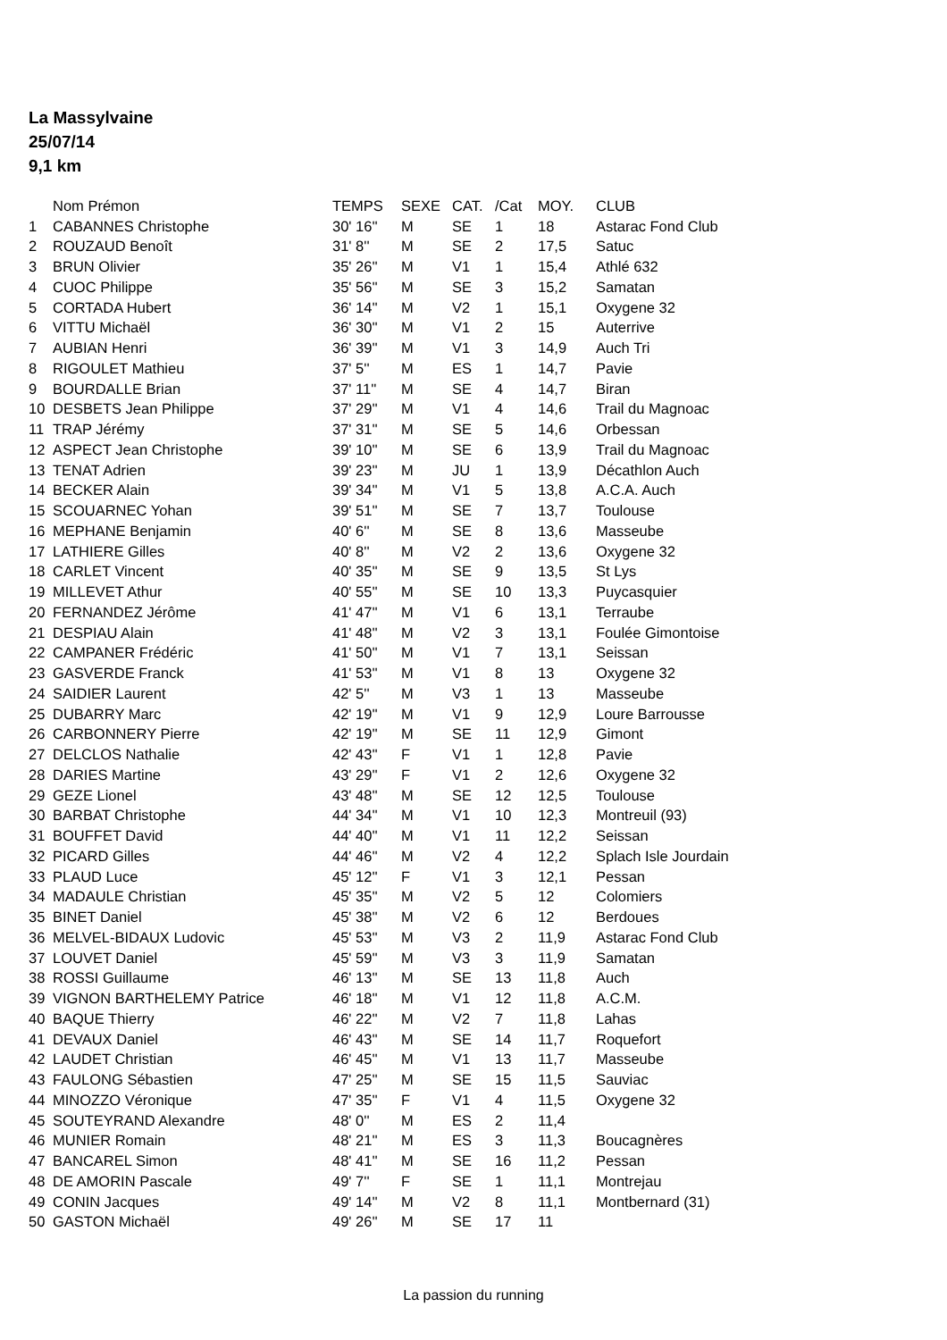La Massylvaine
25/07/14
9,1 km
| | Nom Prémon | TEMPS | SEXE | CAT. | /Cat | MOY. | CLUB |
| --- | --- | --- | --- | --- | --- | --- | --- |
| 1 | CABANNES Christophe | 30' 16'' | M | SE | 1 | 18 | Astarac Fond Club |
| 2 | ROUZAUD Benoît | 31' 8'' | M | SE | 2 | 17,5 | Satuc |
| 3 | BRUN Olivier | 35' 26'' | M | V1 | 1 | 15,4 | Athlé 632 |
| 4 | CUOC Philippe | 35' 56'' | M | SE | 3 | 15,2 | Samatan |
| 5 | CORTADA Hubert | 36' 14'' | M | V2 | 1 | 15,1 | Oxygene 32 |
| 6 | VITTU Michaël | 36' 30'' | M | V1 | 2 | 15 | Auterrive |
| 7 | AUBIAN Henri | 36' 39'' | M | V1 | 3 | 14,9 | Auch Tri |
| 8 | RIGOULET Mathieu | 37' 5'' | M | ES | 1 | 14,7 | Pavie |
| 9 | BOURDALLE Brian | 37' 11'' | M | SE | 4 | 14,7 | Biran |
| 10 | DESBETS Jean Philippe | 37' 29'' | M | V1 | 4 | 14,6 | Trail du Magnoac |
| 11 | TRAP Jérémy | 37' 31'' | M | SE | 5 | 14,6 | Orbessan |
| 12 | ASPECT Jean Christophe | 39' 10'' | M | SE | 6 | 13,9 | Trail du Magnoac |
| 13 | TENAT Adrien | 39' 23'' | M | JU | 1 | 13,9 | Décathlon Auch |
| 14 | BECKER Alain | 39' 34'' | M | V1 | 5 | 13,8 | A.C.A. Auch |
| 15 | SCOUARNEC Yohan | 39' 51'' | M | SE | 7 | 13,7 | Toulouse |
| 16 | MEPHANE Benjamin | 40' 6'' | M | SE | 8 | 13,6 | Masseube |
| 17 | LATHIERE Gilles | 40' 8'' | M | V2 | 2 | 13,6 | Oxygene 32 |
| 18 | CARLET Vincent | 40' 35'' | M | SE | 9 | 13,5 | St Lys |
| 19 | MILLEVET Athur | 40' 55'' | M | SE | 10 | 13,3 | Puycasquier |
| 20 | FERNANDEZ Jérôme | 41' 47'' | M | V1 | 6 | 13,1 | Terraube |
| 21 | DESPIAU Alain | 41' 48'' | M | V2 | 3 | 13,1 | Foulée Gimontoise |
| 22 | CAMPANER Frédéric | 41' 50'' | M | V1 | 7 | 13,1 | Seissan |
| 23 | GASVERDE Franck | 41' 53'' | M | V1 | 8 | 13 | Oxygene 32 |
| 24 | SAIDIER Laurent | 42' 5'' | M | V3 | 1 | 13 | Masseube |
| 25 | DUBARRY Marc | 42' 19'' | M | V1 | 9 | 12,9 | Loure Barrousse |
| 26 | CARBONNERY Pierre | 42' 19'' | M | SE | 11 | 12,9 | Gimont |
| 27 | DELCLOS Nathalie | 42' 43'' | F | V1 | 1 | 12,8 | Pavie |
| 28 | DARIES Martine | 43' 29'' | F | V1 | 2 | 12,6 | Oxygene 32 |
| 29 | GEZE Lionel | 43' 48'' | M | SE | 12 | 12,5 | Toulouse |
| 30 | BARBAT Christophe | 44' 34'' | M | V1 | 10 | 12,3 | Montreuil (93) |
| 31 | BOUFFET David | 44' 40'' | M | V1 | 11 | 12,2 | Seissan |
| 32 | PICARD Gilles | 44' 46'' | M | V2 | 4 | 12,2 | Splach Isle Jourdain |
| 33 | PLAUD Luce | 45' 12'' | F | V1 | 3 | 12,1 | Pessan |
| 34 | MADAULE Christian | 45' 35'' | M | V2 | 5 | 12 | Colomiers |
| 35 | BINET Daniel | 45' 38'' | M | V2 | 6 | 12 | Berdoues |
| 36 | MELVEL-BIDAUX Ludovic | 45' 53'' | M | V3 | 2 | 11,9 | Astarac Fond Club |
| 37 | LOUVET Daniel | 45' 59'' | M | V3 | 3 | 11,9 | Samatan |
| 38 | ROSSI Guillaume | 46' 13'' | M | SE | 13 | 11,8 | Auch |
| 39 | VIGNON BARTHELEMY Patrice | 46' 18'' | M | V1 | 12 | 11,8 | A.C.M. |
| 40 | BAQUE Thierry | 46' 22'' | M | V2 | 7 | 11,8 | Lahas |
| 41 | DEVAUX Daniel | 46' 43'' | M | SE | 14 | 11,7 | Roquefort |
| 42 | LAUDET Christian | 46' 45'' | M | V1 | 13 | 11,7 | Masseube |
| 43 | FAULONG Sébastien | 47' 25'' | M | SE | 15 | 11,5 | Sauviac |
| 44 | MINOZZO Véronique | 47' 35'' | F | V1 | 4 | 11,5 | Oxygene 32 |
| 45 | SOUTEYRAND Alexandre | 48' 0'' | M | ES | 2 | 11,4 | |
| 46 | MUNIER Romain | 48' 21'' | M | ES | 3 | 11,3 | Boucagnères |
| 47 | BANCAREL Simon | 48' 41'' | M | SE | 16 | 11,2 | Pessan |
| 48 | DE AMORIN Pascale | 49' 7'' | F | SE | 1 | 11,1 | Montrejau |
| 49 | CONIN Jacques | 49' 14'' | M | V2 | 8 | 11,1 | Montbernard (31) |
| 50 | GASTON Michaël | 49' 26'' | M | SE | 17 | 11 | |
La passion du running